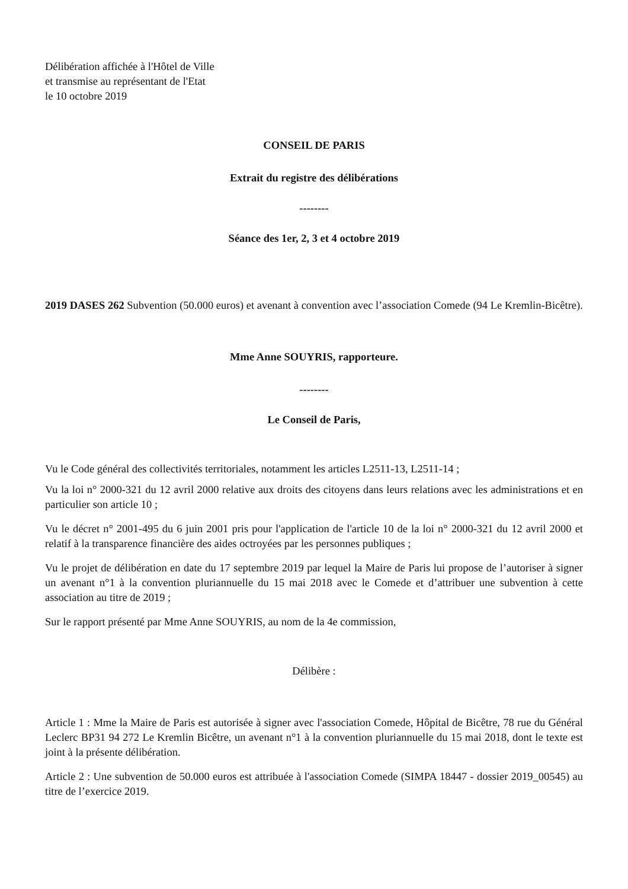Délibération affichée à l'Hôtel de Ville
et transmise au représentant de l'Etat
le 10 octobre 2019
CONSEIL DE PARIS
Extrait du registre des délibérations
--------
Séance des 1er, 2, 3 et 4 octobre 2019
2019 DASES 262 Subvention (50.000 euros) et avenant à convention avec l’association Comede (94 Le Kremlin-Bicêtre).
Mme Anne SOUYRIS, rapporteure.
--------
Le Conseil de Paris,
Vu le Code général des collectivités territoriales, notamment les articles L2511-13, L2511-14 ;
Vu la loi n° 2000-321 du 12 avril 2000 relative aux droits des citoyens dans leurs relations avec les administrations et en particulier son article 10 ;
Vu le décret n° 2001-495 du 6 juin 2001 pris pour l'application de l'article 10 de la loi n° 2000-321 du 12 avril 2000 et relatif à la transparence financière des aides octroyées par les personnes publiques ;
Vu le projet de délibération en date du 17 septembre 2019 par lequel la Maire de Paris lui propose de l’autoriser à signer un avenant n°1 à la convention pluriannuelle du 15 mai 2018 avec le Comede et d’attribuer une subvention à cette association au titre de 2019 ;
Sur le rapport présenté par Mme Anne SOUYRIS, au nom de la 4e commission,
Délibère :
Article 1 : Mme la Maire de Paris est autorisée à signer avec l'association Comede, Hôpital de Bicêtre, 78 rue du Général Leclerc BP31 94 272 Le Kremlin Bicêtre, un avenant n°1 à la convention pluriannuelle du 15 mai 2018, dont le texte est joint à la présente délibération.
Article 2 : Une subvention de 50.000 euros est attribuée à l'association Comede (SIMPA 18447 - dossier 2019_00545) au titre de l’exercice 2019.